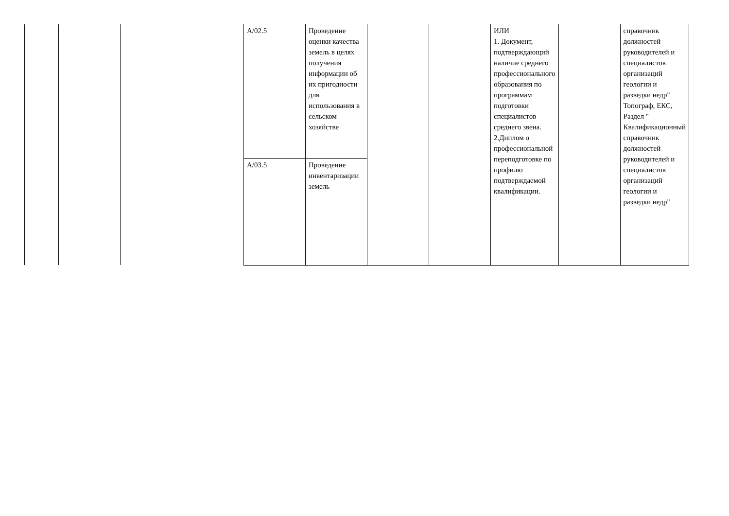| | | | | А/02.5 | Проведение оценки качества земель в целях получения информации об их пригодности для использования в сельском хозяйстве | | | ИЛИ 1. Документ, подтверждающий наличие среднего профессионального образования по программам подготовки специалистов среднего звена. 2.Диплом о профессиональной переподготовке по профилю подтверждаемой квалификации. | | справочник должностей руководителей и специалистов организаций геологии и разведки недр" Топограф, ЕКС, Раздел " Квалификационный справочник должностей руководителей и специалистов организаций геологии и разведки недр" |
| | | | | А/03.5 | Проведение инвентаризации земель | | | | | |